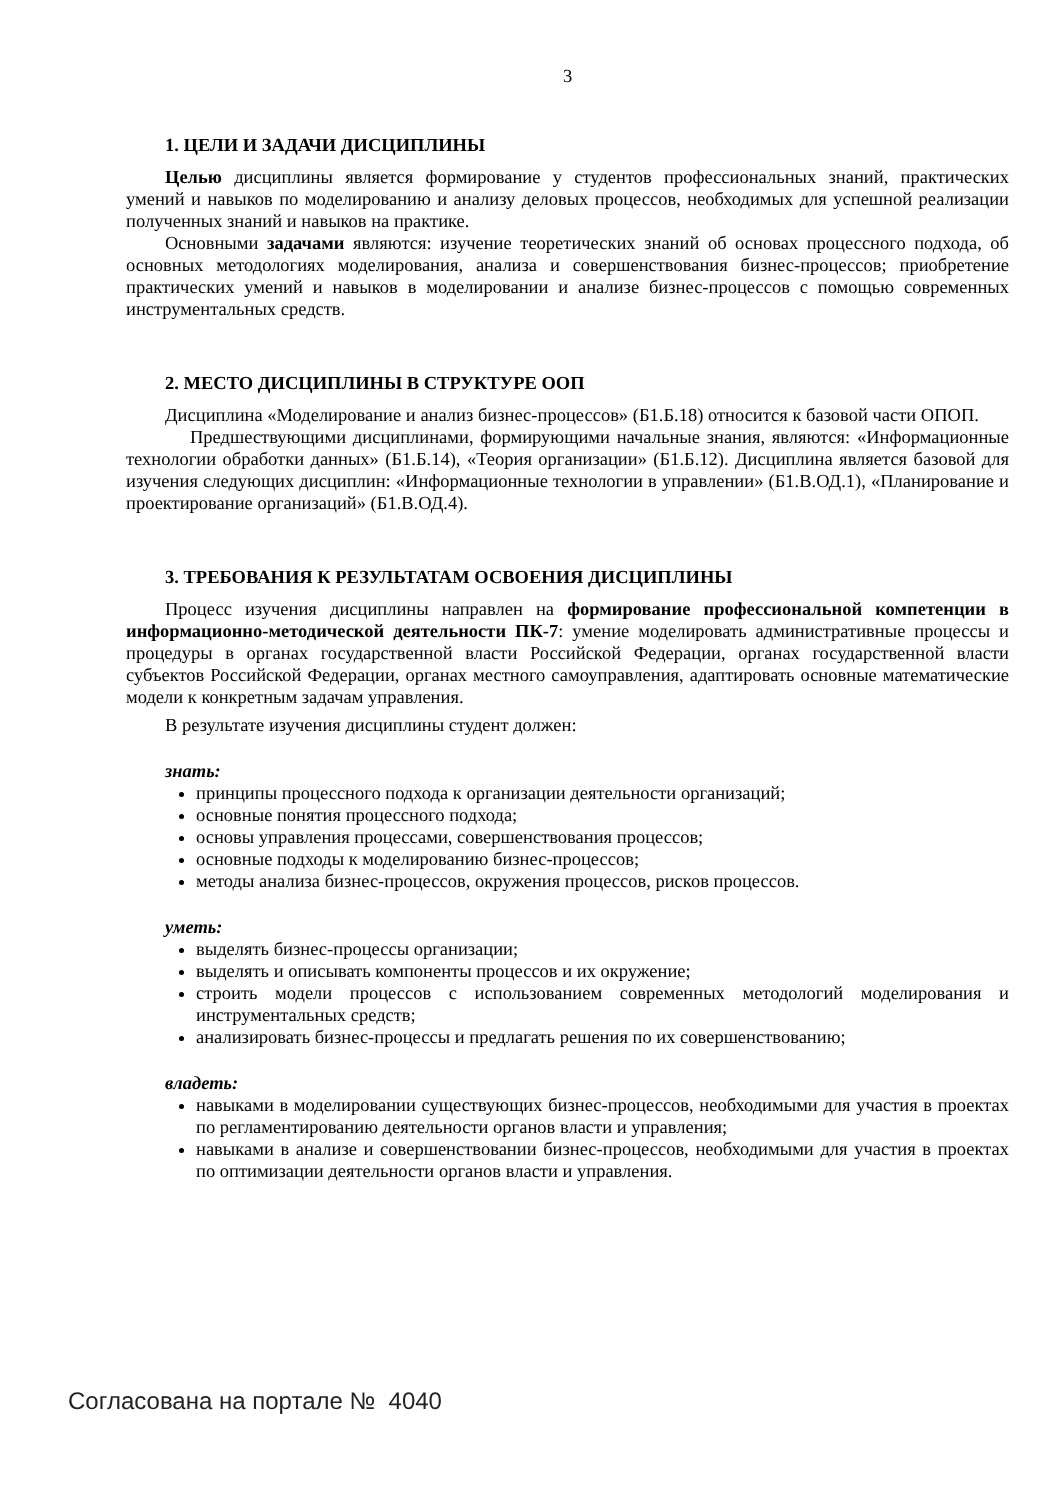3
1. ЦЕЛИ И ЗАДАЧИ ДИСЦИПЛИНЫ
Целью дисциплины является формирование у студентов профессиональных знаний, практических умений и навыков по моделированию и анализу деловых процессов, необходимых для успешной реализации полученных знаний и навыков на практике.
Основными задачами являются: изучение теоретических знаний об основах процессного подхода, об основных методологиях моделирования, анализа и совершенствования бизнес-процессов; приобретение практических умений и навыков в моделировании и анализе бизнес-процессов с помощью современных инструментальных средств.
2. МЕСТО ДИСЦИПЛИНЫ В СТРУКТУРЕ ООП
Дисциплина «Моделирование и анализ бизнес-процессов» (Б1.Б.18) относится к базовой части ОПОП.
Предшествующими дисциплинами, формирующими начальные знания, являются: «Информационные технологии обработки данных» (Б1.Б.14), «Теория организации» (Б1.Б.12). Дисциплина является базовой для изучения следующих дисциплин: «Информационные технологии в управлении» (Б1.В.ОД.1), «Планирование и проектирование организаций» (Б1.В.ОД.4).
3. ТРЕБОВАНИЯ К РЕЗУЛЬТАТАМ ОСВОЕНИЯ ДИСЦИПЛИНЫ
Процесс изучения дисциплины направлен на формирование профессиональной компетенции в информационно-методической деятельности ПК-7: умение моделировать административные процессы и процедуры в органах государственной власти Российской Федерации, органах государственной власти субъектов Российской Федерации, органах местного самоуправления, адаптировать основные математические модели к конкретным задачам управления.
В результате изучения дисциплины студент должен:
знать:
принципы процессного подхода к организации деятельности организаций;
основные понятия процессного подхода;
основы управления процессами, совершенствования процессов;
основные подходы к моделированию бизнес-процессов;
методы анализа бизнес-процессов, окружения процессов, рисков процессов.
уметь:
выделять бизнес-процессы организации;
выделять и описывать компоненты процессов и их окружение;
строить модели процессов с использованием современных методологий моделирования и инструментальных средств;
анализировать бизнес-процессы и предлагать решения по их совершенствованию;
владеть:
навыками в моделировании существующих бизнес-процессов, необходимыми для участия в проектах по регламентированию деятельности органов власти и управления;
навыками в анализе и совершенствовании бизнес-процессов, необходимыми для участия в проектах по оптимизации деятельности органов власти и управления.
Согласована на портале № 4040